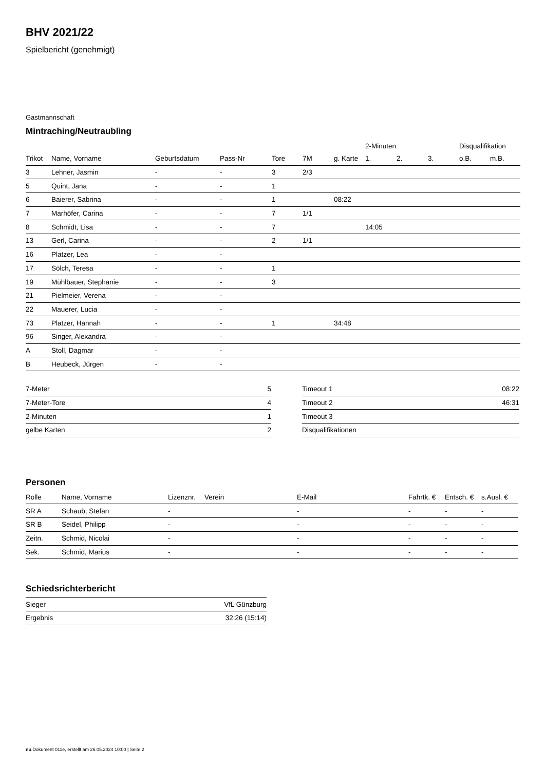BHV 2021/22
Spielbericht (genehmigt)
Gastmannschaft
Mintraching/Neutraubling
| | | | | | | | 2-Minuten | | | Disqualifikation | |
| --- | --- | --- | --- | --- | --- | --- | --- | --- | --- | --- | --- |
| Trikot | Name, Vorname | Geburtsdatum | Pass-Nr | Tore | 7M | g. Karte | 1. | 2. | 3. | o.B. | m.B. |
| 3 | Lehner, Jasmin | - | - | 3 | 2/3 | | | | | | |
| 5 | Quint, Jana | - | - | 1 | | | | | | | |
| 6 | Baierer, Sabrina | - | - | 1 | | 08:22 | | | | | |
| 7 | Marhöfer, Carina | - | - | 7 | 1/1 | | | | | | |
| 8 | Schmidt, Lisa | - | - | 7 | | | 14:05 | | | | |
| 13 | Gerl, Carina | - | - | 2 | 1/1 | | | | | | |
| 16 | Platzer, Lea | - | - | | | | | | | | |
| 17 | Sölch, Teresa | - | - | 1 | | | | | | | |
| 19 | Mühlbauer, Stephanie | - | - | 3 | | | | | | | |
| 21 | Pielmeier, Verena | - | - | | | | | | | | |
| 22 | Mauerer, Lucia | - | - | | | | | | | | |
| 73 | Platzer, Hannah | - | - | 1 | | 34:48 | | | | | |
| 96 | Singer, Alexandra | - | - | | | | | | | | |
| A | Stoll, Dagmar | - | - | | | | | | | | |
| B | Heubeck, Jürgen | - | - | | | | | | | | |
| 7-Meter | 5 |
| 7-Meter-Tore | 4 |
| 2-Minuten | 1 |
| gelbe Karten | 2 |
| Timeout 1 | 08:22 |
| Timeout 2 | 46:31 |
| Timeout 3 | |
| Disqualifikationen | |
Personen
| Rolle | Name, Vorname | Lizenznr. | Verein | E-Mail | Fahrtk. € | Entsch. € | s.Ausl. € |
| --- | --- | --- | --- | --- | --- | --- | --- |
| SR A | Schaub, Stefan | - | | - | - | - | - |
| SR B | Seidel, Philipp | - | | - | - | - | - |
| Zeitn. | Schmid, Nicolai | - | | - | - | - | - |
| Sek. | Schmid, Marius | - | | - | - | - | - |
Schiedsrichterbericht
| Sieger | VfL Günzburg |
| Ergebnis | 32:26 (15:14) |
nu.Dokument 011e, erstellt am 26.05.2024 10:00 | Seite 2